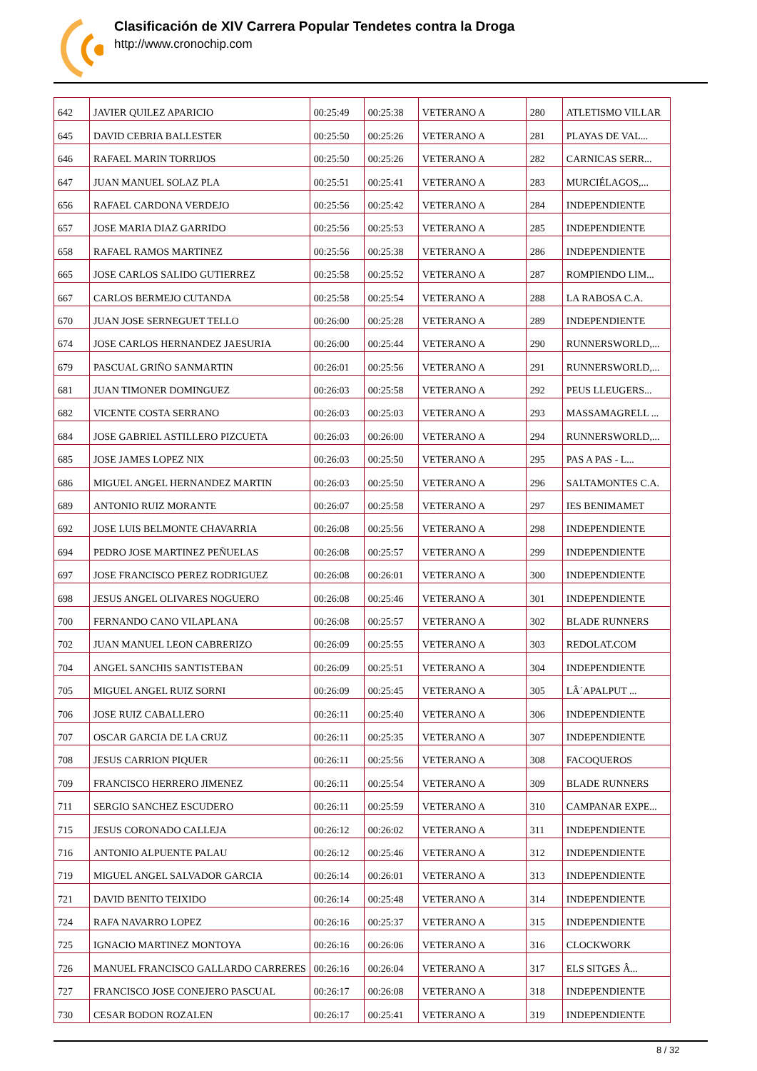Clasificación de XIV Carrera Popular Tendetes contra la Droga
http://www.cronochip.com
| 642 | JAVIER QUILEZ APARICIO | 00:25:49 | 00:25:38 | VETERANO A | 280 | ATLETISMO VILLAR |
| 645 | DAVID CEBRIA BALLESTER | 00:25:50 | 00:25:26 | VETERANO A | 281 | PLAYAS DE VAL... |
| 646 | RAFAEL MARIN TORRIJOS | 00:25:50 | 00:25:26 | VETERANO A | 282 | CARNICAS SERR... |
| 647 | JUAN MANUEL SOLAZ PLA | 00:25:51 | 00:25:41 | VETERANO A | 283 | MURCIÉLAGOS,... |
| 656 | RAFAEL CARDONA VERDEJO | 00:25:56 | 00:25:42 | VETERANO A | 284 | INDEPENDIENTE |
| 657 | JOSE MARIA DIAZ GARRIDO | 00:25:56 | 00:25:53 | VETERANO A | 285 | INDEPENDIENTE |
| 658 | RAFAEL RAMOS MARTINEZ | 00:25:56 | 00:25:38 | VETERANO A | 286 | INDEPENDIENTE |
| 665 | JOSE CARLOS SALIDO GUTIERREZ | 00:25:58 | 00:25:52 | VETERANO A | 287 | ROMPIENDO LIM... |
| 667 | CARLOS BERMEJO CUTANDA | 00:25:58 | 00:25:54 | VETERANO A | 288 | LA RABOSA C.A. |
| 670 | JUAN JOSE SERNEGUET TELLO | 00:26:00 | 00:25:28 | VETERANO A | 289 | INDEPENDIENTE |
| 674 | JOSE CARLOS HERNANDEZ JAESURIA | 00:26:00 | 00:25:44 | VETERANO A | 290 | RUNNERSWORLD,... |
| 679 | PASCUAL GRIÑO SANMARTIN | 00:26:01 | 00:25:56 | VETERANO A | 291 | RUNNERSWORLD,... |
| 681 | JUAN TIMONER DOMINGUEZ | 00:26:03 | 00:25:58 | VETERANO A | 292 | PEUS LLEUGERS... |
| 682 | VICENTE COSTA SERRANO | 00:26:03 | 00:25:03 | VETERANO A | 293 | MASSAMAGRELL ... |
| 684 | JOSE GABRIEL ASTILLERO PIZCUETA | 00:26:03 | 00:26:00 | VETERANO A | 294 | RUNNERSWORLD,... |
| 685 | JOSE JAMES LOPEZ NIX | 00:26:03 | 00:25:50 | VETERANO A | 295 | PAS A PAS - L... |
| 686 | MIGUEL ANGEL HERNANDEZ MARTIN | 00:26:03 | 00:25:50 | VETERANO A | 296 | SALTAMONTES C.A. |
| 689 | ANTONIO RUIZ MORANTE | 00:26:07 | 00:25:58 | VETERANO A | 297 | IES BENIMAMET |
| 692 | JOSE LUIS BELMONTE CHAVARRIA | 00:26:08 | 00:25:56 | VETERANO A | 298 | INDEPENDIENTE |
| 694 | PEDRO JOSE MARTINEZ PEÑUELAS | 00:26:08 | 00:25:57 | VETERANO A | 299 | INDEPENDIENTE |
| 697 | JOSE FRANCISCO PEREZ RODRIGUEZ | 00:26:08 | 00:26:01 | VETERANO A | 300 | INDEPENDIENTE |
| 698 | JESUS ANGEL OLIVARES NOGUERO | 00:26:08 | 00:25:46 | VETERANO A | 301 | INDEPENDIENTE |
| 700 | FERNANDO CANO VILAPLANA | 00:26:08 | 00:25:57 | VETERANO A | 302 | BLADE RUNNERS |
| 702 | JUAN MANUEL LEON CABRERIZO | 00:26:09 | 00:25:55 | VETERANO A | 303 | REDOLAT.COM |
| 704 | ANGEL SANCHIS SANTISTEBAN | 00:26:09 | 00:25:51 | VETERANO A | 304 | INDEPENDIENTE |
| 705 | MIGUEL ANGEL RUIZ SORNI | 00:26:09 | 00:25:45 | VETERANO A | 305 | LÂ´APALPUT ... |
| 706 | JOSE RUIZ CABALLERO | 00:26:11 | 00:25:40 | VETERANO A | 306 | INDEPENDIENTE |
| 707 | OSCAR GARCIA DE LA CRUZ | 00:26:11 | 00:25:35 | VETERANO A | 307 | INDEPENDIENTE |
| 708 | JESUS CARRION PIQUER | 00:26:11 | 00:25:56 | VETERANO A | 308 | FACOQUEROS |
| 709 | FRANCISCO HERRERO JIMENEZ | 00:26:11 | 00:25:54 | VETERANO A | 309 | BLADE RUNNERS |
| 711 | SERGIO SANCHEZ ESCUDERO | 00:26:11 | 00:25:59 | VETERANO A | 310 | CAMPANAR EXPE... |
| 715 | JESUS CORONADO CALLEJA | 00:26:12 | 00:26:02 | VETERANO A | 311 | INDEPENDIENTE |
| 716 | ANTONIO ALPUENTE PALAU | 00:26:12 | 00:25:46 | VETERANO A | 312 | INDEPENDIENTE |
| 719 | MIGUEL ANGEL SALVADOR GARCIA | 00:26:14 | 00:26:01 | VETERANO A | 313 | INDEPENDIENTE |
| 721 | DAVID BENITO TEIXIDO | 00:26:14 | 00:25:48 | VETERANO A | 314 | INDEPENDIENTE |
| 724 | RAFA NAVARRO LOPEZ | 00:26:16 | 00:25:37 | VETERANO A | 315 | INDEPENDIENTE |
| 725 | IGNACIO MARTINEZ MONTOYA | 00:26:16 | 00:26:06 | VETERANO A | 316 | CLOCKWORK |
| 726 | MANUEL FRANCISCO GALLARDO CARRERES | 00:26:16 | 00:26:04 | VETERANO A | 317 | ELS SITGES Â... |
| 727 | FRANCISCO JOSE CONEJERO PASCUAL | 00:26:17 | 00:26:08 | VETERANO A | 318 | INDEPENDIENTE |
| 730 | CESAR BODON ROZALEN | 00:26:17 | 00:25:41 | VETERANO A | 319 | INDEPENDIENTE |
8 / 32